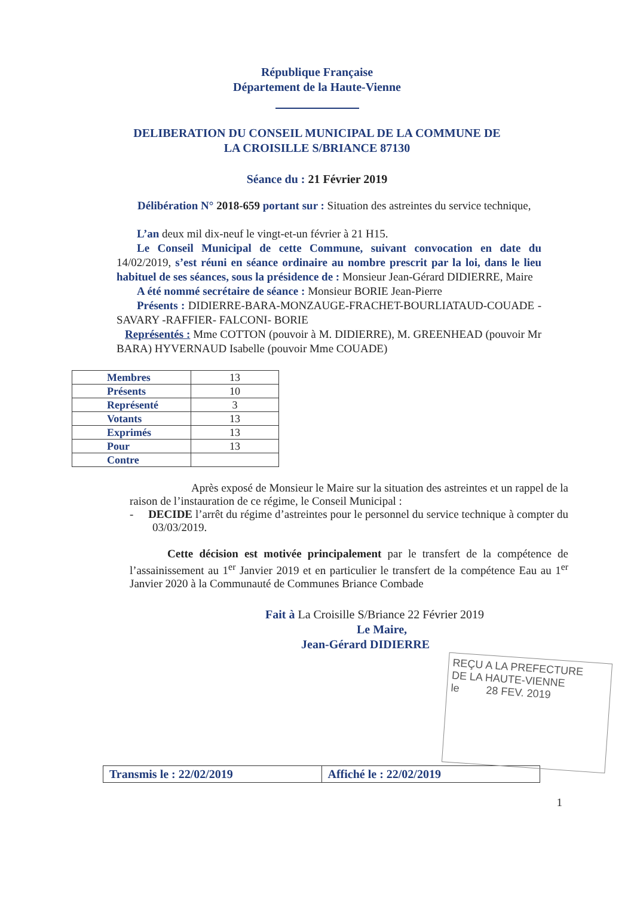République Française
Département de la Haute-Vienne
DELIBERATION DU CONSEIL MUNICIPAL DE LA COMMUNE DE
LA CROISILLE S/BRIANCE 87130
Séance du : 21 Février 2019
Délibération N° 2018-659 portant sur : Situation des astreintes du service technique,
L’an deux mil dix-neuf le vingt-et-un février à 21 H15.
Le Conseil Municipal de cette Commune, suivant convocation en date du 14/02/2019, s’est réuni en séance ordinaire au nombre prescrit par la loi, dans le lieu habituel de ses séances, sous la présidence de : Monsieur Jean-Gérard DIDIERRE, Maire
A été nommé secrétaire de séance : Monsieur BORIE Jean-Pierre
Présents : DIDIERRE-BARA-MONZAUGE-FRACHET-BOURLIATAUD-COUADE -SAVARY -RAFFIER- FALCONI- BORIE
Représentés : Mme COTTON (pouvoir à M. DIDIERRE), M. GREENHEAD (pouvoir Mr BARA) HYVERNAUD Isabelle (pouvoir Mme COUADE)
| Membres | 13 |
| Présents | 10 |
| Représenté | 3 |
| Votants | 13 |
| Exprimés | 13 |
| Pour | 13 |
| Contre | |
Après exposé de Monsieur le Maire sur la situation des astreintes et un rappel de la raison de l’instauration de ce régime, le Conseil Municipal :
- DECIDE l’arrêt du régime d’astreintes pour le personnel du service technique à compter du 03/03/2019.
Cette décision est motivée principalement par le transfert de la compétence de l’assainissement au 1<sup>er</sup> Janvier 2019 et en particulier le transfert de la compétence Eau au 1<sup>er</sup> Janvier 2020 à la Communauté de Communes Briance Combade
Fait à La Croisille S/Briance 22 Février 2019
Le Maire,
Jean-Gérard DIDIERRE
REÇU A LA PREFECTURE
DE LA HAUTE-VIENNE
le 28 FEV. 2019
Transmis le : 22/02/2019 Affiché le : 22/02/2019
1